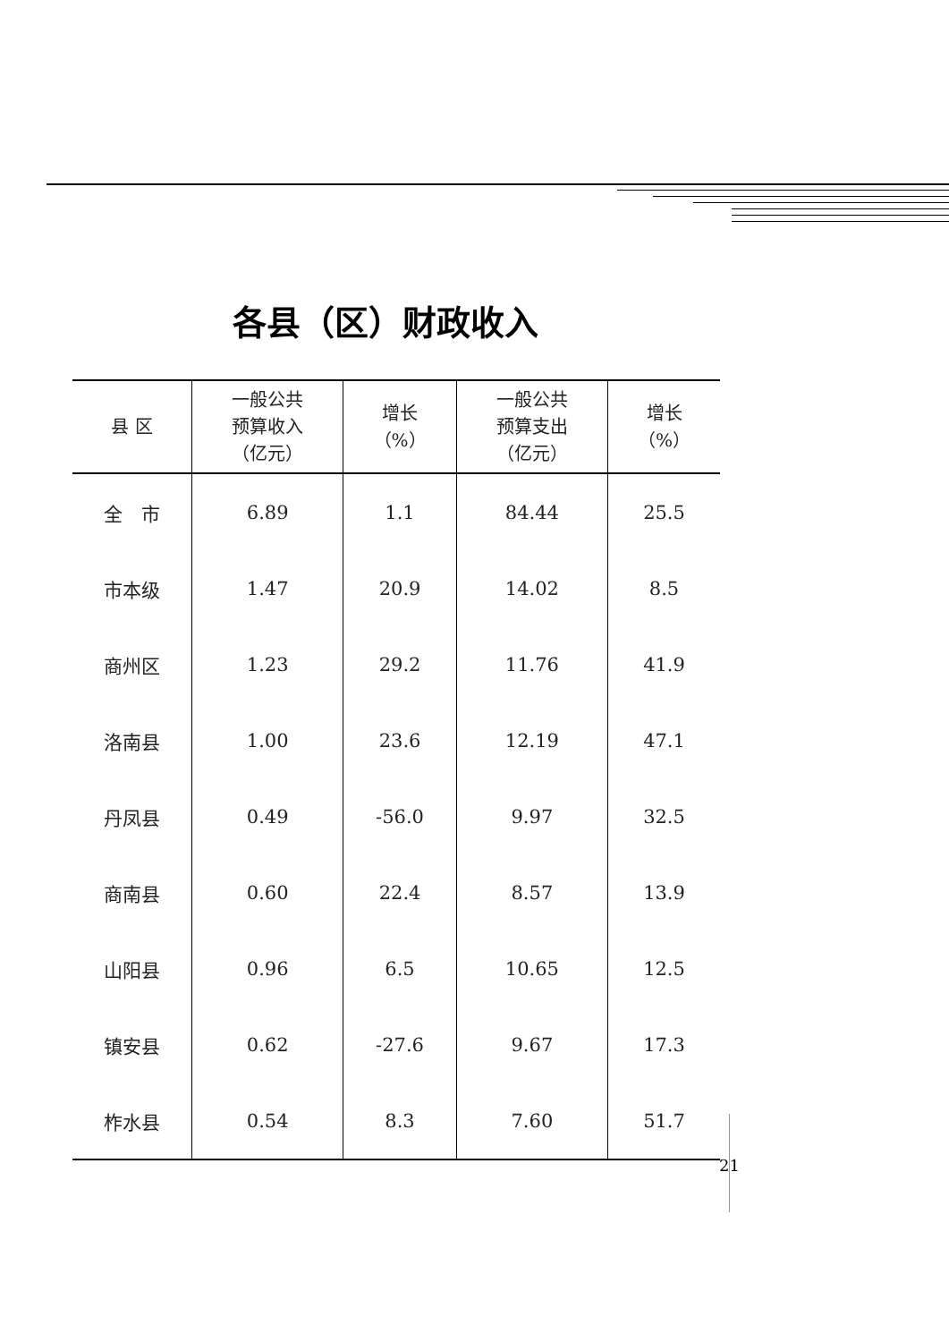各县（区）财政收入
| 县 区 | 一般公共 预算收入 （亿元） | 增长 （%） | 一般公共 预算支出 （亿元） | 增长 （%） |
| --- | --- | --- | --- | --- |
| 全 市 | 6.89 | 1.1 | 84.44 | 25.5 |
| 市本级 | 1.47 | 20.9 | 14.02 | 8.5 |
| 商州区 | 1.23 | 29.2 | 11.76 | 41.9 |
| 洛南县 | 1.00 | 23.6 | 12.19 | 47.1 |
| 丹凤县 | 0.49 | -56.0 | 9.97 | 32.5 |
| 商南县 | 0.60 | 22.4 | 8.57 | 13.9 |
| 山阳县 | 0.96 | 6.5 | 10.65 | 12.5 |
| 镇安县 | 0.62 | -27.6 | 9.67 | 17.3 |
| 柞水县 | 0.54 | 8.3 | 7.60 | 51.7 |
21